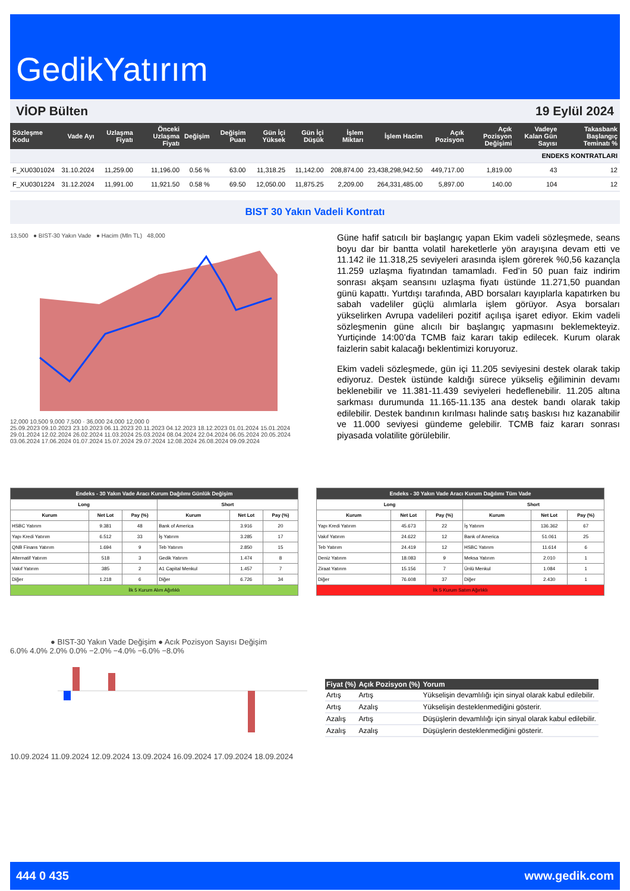GedikYatırım
VİOP Bülten 19 Eylül 2024
| Sözleşme Kodu | Vade Ayı | Uzlaşma Fiyatı | Önceki Uzlaşma Fiyatı | Değişim | Değişim Puan | Gün İçi Yüksek | Gün İçi Düşük | İşlem Miktarı | İşlem Hacim | Açık Pozisyon | Açık Pozisyon Değişimi | Vadeye Kalan Gün Sayısı | Takasbank Başlangıç Teminatı % |
| --- | --- | --- | --- | --- | --- | --- | --- | --- | --- | --- | --- | --- | --- |
| ENDEKS KONTRATLARI | | | | | | | | | | | | | |
| F_XU0301024 | 31.10.2024 | 11,259.00 | 11,196.00 | 0.56 % | 63.00 | 11,318.25 | 11,142.00 | 208,874.00 | 23,438,298,942.50 | 449,717.00 | 1,819.00 | 43 | 12 |
| F_XU0301224 | 31.12.2024 | 11,991.00 | 11,921.50 | 0.58 % | 69.50 | 12,050.00 | 11,875.25 | 2,209.00 | 264,331,485.00 | 5,897.00 | 140.00 | 104 | 12 |
BIST 30 Yakın Vadeli Kontratı
13,500 ● BIST-30 Yakın Vade ● Hacim (Mln TL) 48,000
12,000 10,500 9,000 7,500 · 36,000 24,000 12,000 0
25.09.2023 09.10.2023 23.10.2023 06.11.2023 20.11.2023 04.12.2023 18.12.2023 01.01.2024 15.01.2024 29.01.2024 12.02.2024 26.02.2024 11.03.2024 25.03.2024 08.04.2024 22.04.2024 06.05.2024 20.05.2024 03.06.2024 17.06.2024 01.07.2024 15.07.2024 29.07.2024 12.08.2024 26.08.2024 09.09.2024
Güne hafif satıcılı bir başlangıç yapan Ekim vadeli sözleşmede, seans boyu dar bir bantta volatil hareketlerle yön arayışına devam etti ve 11.142 ile 11.318,25 seviyeleri arasında işlem görerek %0,56 kazançla 11.259 uzlaşma fiyatından tamamladı. Fed’in 50 puan faiz indirim sonrası akşam seansını uzlaşma fiyatı üstünde 11.271,50 puandan günü kapattı. Yurtdışı tarafında, ABD borsaları kayıplarla kapatırken bu sabah vadeliler güçlü alımlarla işlem görüyor. Asya borsaları yükselirken Avrupa vadelileri pozitif açılışa işaret ediyor. Ekim vadeli sözleşmenin güne alıcılı bir başlangıç yapmasını beklemekteyiz. Yurtiçinde 14:00’da TCMB faiz kararı takip edilecek. Kurum olarak faizlerin sabit kalacağı beklentimizi koruyoruz.
Ekim vadeli sözleşmede, gün içi 11.205 seviyesini destek olarak takip ediyoruz. Destek üstünde kaldığı sürece yükseliş eğiliminin devamı beklenebilir ve 11.381-11.439 seviyeleri hedeflenebilir. 11.205 altına sarkması durumunda 11.165-11.135 ana destek bandı olarak takip edilebilir. Destek bandının kırılması halinde satış baskısı hız kazanabilir ve 11.000 seviyesi gündeme gelebilir. TCMB faiz kararı sonrası piyasada volatilite görülebilir.
| Endeks - 30 Yakın Vade Aracı Kurum Dağılımı Günlük Değişim | | | | | |
| --- | --- | --- | --- | --- | --- |
| Long | | | Short | | |
| Kurum | Net Lot | Pay (%) | Kurum | Net Lot | Pay (%) |
| HSBC Yatırım | 9.381 | 48 | Bank of America | 3.916 | 20 |
| Yapı Kredi Yatırım | 6.512 | 33 | İş Yatırım | 3.285 | 17 |
| QNB Finans Yatırım | 1.694 | 9 | Teb Yatırım | 2.850 | 15 |
| Alternatif Yatırım | 518 | 3 | Gedik Yatırım | 1.474 | 8 |
| Vakıf Yatırım | 385 | 2 | A1 Capital Menkul | 1.457 | 7 |
| Diğer | 1.218 | 6 | Diğer | 6.726 | 34 |
| İlk 5 Kurum Alım Ağırlıklı | | | | | |
| Endeks - 30 Yakın Vade Aracı Kurum Dağılımı Tüm Vade | | | | | |
| --- | --- | --- | --- | --- | --- |
| Long | | | Short | | |
| Kurum | Net Lot | Pay (%) | Kurum | Net Lot | Pay (%) |
| Yapı Kredi Yatırım | 45.673 | 22 | İş Yatırım | 136.362 | 67 |
| Vakıf Yatırım | 24.622 | 12 | Bank of America | 51.061 | 25 |
| Teb Yatırım | 24.419 | 12 | HSBC Yatırım | 11.614 | 6 |
| Deniz Yatırım | 18.083 | 9 | Meksa Yatırım | 2.010 | 1 |
| Ziraat Yatırım | 15.156 | 7 | Ünlü Menkul | 1.084 | 1 |
| Diğer | 76.608 | 37 | Diğer | 2.430 | 1 |
| İlk 5 Kurum Satım Ağırlıklı | | | | | |
● BIST-30 Yakın Vade Değişim ● Acık Pozisyon Sayısı Değişim
6.0% 4.0% 2.0% 0.0% −2.0% −4.0% −6.0% −8.0%
10.09.2024 11.09.2024 12.09.2024 13.09.2024 16.09.2024 17.09.2024 18.09.2024
| Fiyat (%) | Açık Pozisyon (%) | Yorum |
| --- | --- | --- |
| Artış | Artış | Yükselişin devamlılığı için sinyal olarak kabul edilebilir. |
| Artış | Azalış | Yükselişin desteklenmediğini gösterir. |
| Azalış | Artış | Düşüşlerin devamlılığı için sinyal olarak kabul edilebilir. |
| Azalış | Azalış | Düşüşlerin desteklenmediğini gösterir. |
444 0 435 www.gedik.com